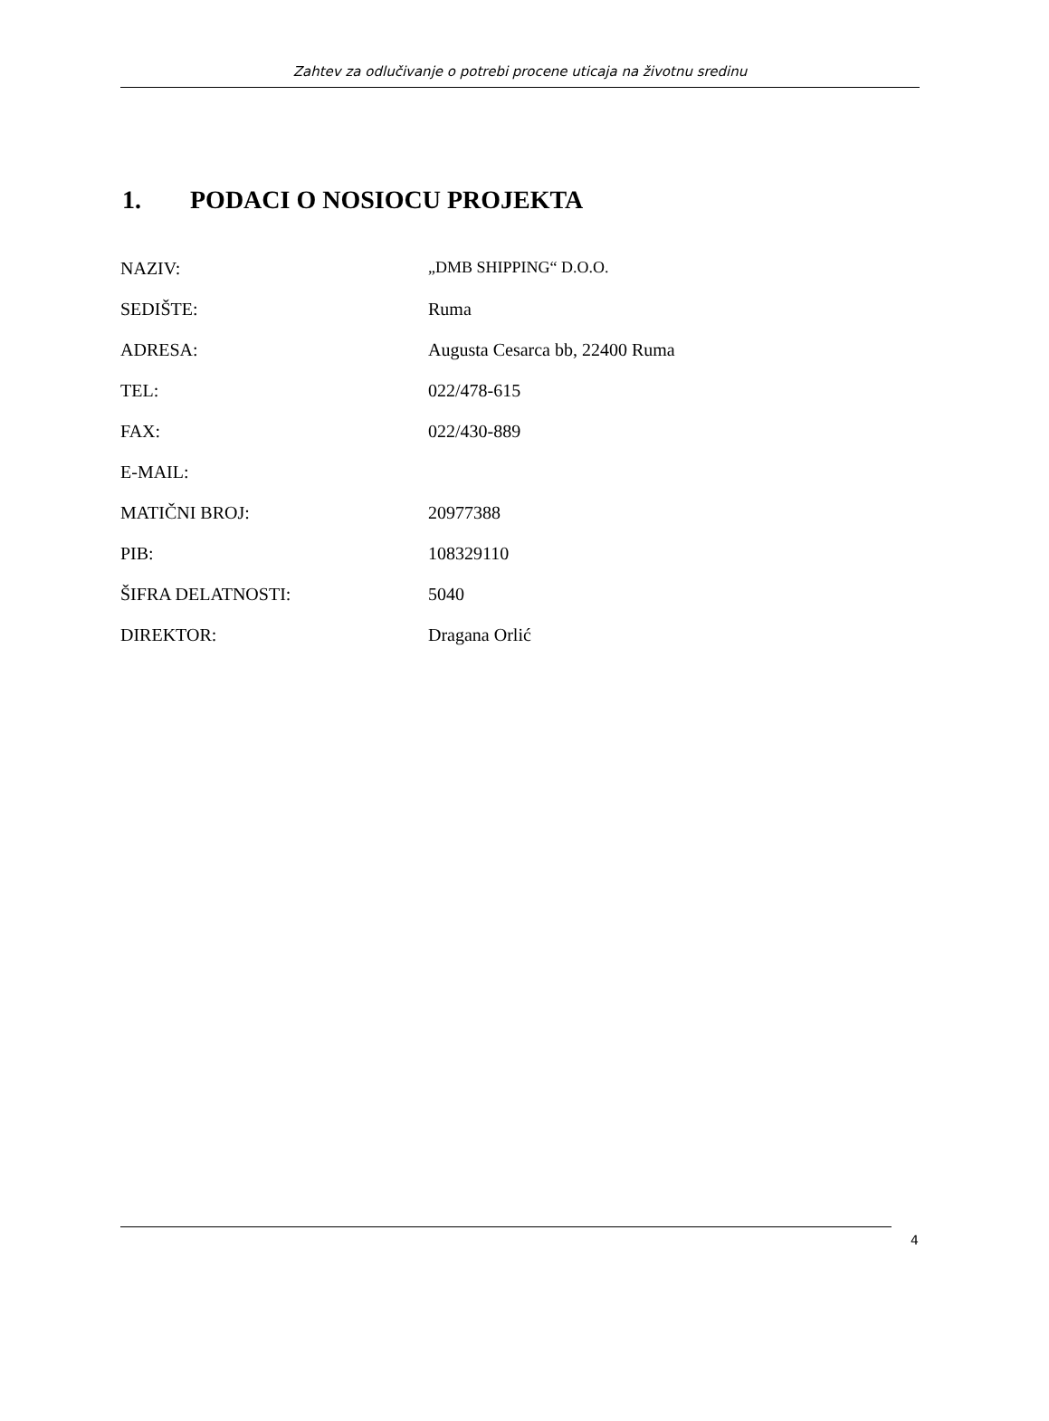Zahtev za odlučivanje o potrebi procene uticaja na životnu sredinu
1. PODACI O NOSIOCU PROJEKTA
| NAZIV: | „DMB SHIPPING“ D.O.O. |
| SEDIŠTE: | Ruma |
| ADRESA: | Augusta Cesarca bb, 22400 Ruma |
| TEL: | 022/478-615 |
| FAX: | 022/430-889 |
| E-MAIL: | |
| MATIČNI BROJ: | 20977388 |
| PIB: | 108329110 |
| ŠIFRA DELATNOSTI: | 5040 |
| DIREKTOR: | Dragana Orlić |
4